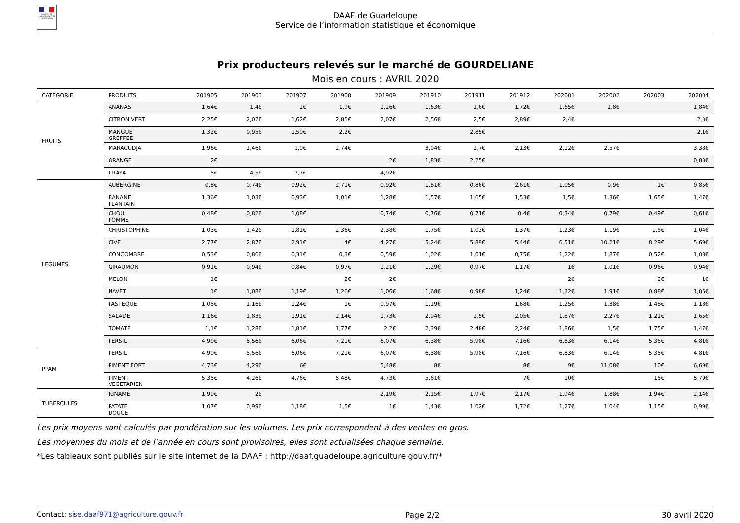MINISTÈRE DE L'AGRICULTURE ET DE L'ALIMENTATION
DAAF de Guadeloupe
Service de l’information statistique et économique
Prix producteurs relevés sur le marché de GOURDELIANE
Mois en cours : AVRIL 2020
| CATEGORIE | PRODUITS | 201905 | 201906 | 201907 | 201908 | 201909 | 201910 | 201911 | 201912 | 202001 | 202002 | 202003 | 202004 |
| --- | --- | --- | --- | --- | --- | --- | --- | --- | --- | --- | --- | --- | --- |
| FRUITS | ANANAS | 1,64€ | 1,4€ | 2€ | 1,9€ | 1,26€ | 1,63€ | 1,6€ | 1,72€ | 1,65€ | 1,8€ | | 1,84€ |
| | CITRON VERT | 2,25€ | 2,02€ | 1,62€ | 2,85€ | 2,07€ | 2,56€ | 2,5€ | 2,89€ | 2,4€ | | | 2,3€ |
| | MANGUE GREFFEE | 1,32€ | 0,95€ | 1,59€ | 2,2€ | | | 2,85€ | | | | | 2,1€ |
| | MARACUDJA | 1,96€ | 1,46€ | 1,9€ | 2,74€ | | 3,04€ | 2,7€ | 2,13€ | 2,12€ | 2,57€ | | 3,38€ |
| | ORANGE | 2€ | | | | 2€ | 1,83€ | 2,25€ | | | | | 0,83€ |
| | PITAYA | 5€ | 4,5€ | 2,7€ | | 4,92€ | | | | | | | |
| LEGUMES | AUBERGINE | 0,8€ | 0,74€ | 0,92€ | 2,71€ | 0,92€ | 1,81€ | 0,86€ | 2,61€ | 1,05€ | 0,9€ | 1€ | 0,85€ |
| | BANANE PLANTAIN | 1,36€ | 1,03€ | 0,93€ | 1,01€ | 1,28€ | 1,57€ | 1,65€ | 1,53€ | 1,5€ | 1,36€ | 1,65€ | 1,47€ |
| | CHOU POMME | 0,48€ | 0,82€ | 1,08€ | | 0,74€ | 0,76€ | 0,71€ | 0,4€ | 0,34€ | 0,79€ | 0,49€ | 0,61€ |
| | CHRISTOPHINE | 1,03€ | 1,42€ | 1,81€ | 2,36€ | 2,38€ | 1,75€ | 1,03€ | 1,37€ | 1,23€ | 1,19€ | 1,5€ | 1,04€ |
| | CIVE | 2,77€ | 2,87€ | 2,91€ | 4€ | 4,27€ | 5,24€ | 5,89€ | 5,44€ | 6,51€ | 10,21€ | 8,29€ | 5,69€ |
| | CONCOMBRE | 0,53€ | 0,86€ | 0,31€ | 0,3€ | 0,59€ | 1,02€ | 1,01€ | 0,75€ | 1,22€ | 1,87€ | 0,52€ | 1,08€ |
| | GIRAUMON | 0,91€ | 0,94€ | 0,84€ | 0,97€ | 1,21€ | 1,29€ | 0,97€ | 1,17€ | 1€ | 1,01€ | 0,96€ | 0,94€ |
| | MELON | 1€ | | | 2€ | 2€ | | | | 2€ | | 2€ | 1€ |
| | NAVET | 1€ | 1,08€ | 1,19€ | 1,26€ | 1,06€ | 1,68€ | 0,98€ | 1,24€ | 1,32€ | 1,91€ | 0,88€ | 1,05€ |
| | PASTEQUE | 1,05€ | 1,16€ | 1,24€ | 1€ | 0,97€ | 1,19€ | | 1,68€ | 1,25€ | 1,38€ | 1,48€ | 1,18€ |
| | SALADE | 1,16€ | 1,83€ | 1,91€ | 2,14€ | 1,73€ | 2,94€ | 2,5€ | 2,05€ | 1,87€ | 2,27€ | 1,21€ | 1,65€ |
| | TOMATE | 1,1€ | 1,28€ | 1,81€ | 1,77€ | 2,2€ | 2,39€ | 2,48€ | 2,24€ | 1,86€ | 1,5€ | 1,75€ | 1,47€ |
| | PERSIL | 4,99€ | 5,56€ | 6,06€ | 7,21€ | 6,07€ | 6,38€ | 5,98€ | 7,16€ | 6,83€ | 6,14€ | 5,35€ | 4,81€ |
| PPAM | PERSIL | 4,99€ | 5,56€ | 6,06€ | 7,21€ | 6,07€ | 6,38€ | 5,98€ | 7,16€ | 6,83€ | 6,14€ | 5,35€ | 4,81€ |
| | PIMENT FORT | 4,73€ | 4,29€ | 6€ | | 5,48€ | 8€ | | 8€ | 9€ | 11,08€ | 10€ | 6,69€ |
| | PIMENT VEGETARIEN | 5,35€ | 4,26€ | 4,76€ | 5,48€ | 4,73€ | 5,61€ | | 7€ | 10€ | | 15€ | 5,79€ |
| TUBERCULES | IGNAME | 1,99€ | 2€ | | | 2,19€ | 2,15€ | 1,97€ | 2,17€ | 1,94€ | 1,88€ | 1,94€ | 2,14€ |
| | PATATE DOUCE | 1,07€ | 0,99€ | 1,18€ | 1,5€ | 1€ | 1,43€ | 1,02€ | 1,72€ | 1,27€ | 1,04€ | 1,15€ | 0,99€ |
Les prix moyens sont calculés par pondération sur les volumes. Les prix correspondent à des ventes en gros.
Les moyennes du mois et de l’année en cours sont provisoires, elles sont actualisées chaque semaine.
*Les tableaux sont publiés sur le site internet de la DAAF : http://daaf.guadeloupe.agriculture.gouv.fr/*
Contact: sise.daaf971@agriculture.gouv.fr Page 2/2 30 avril 2020